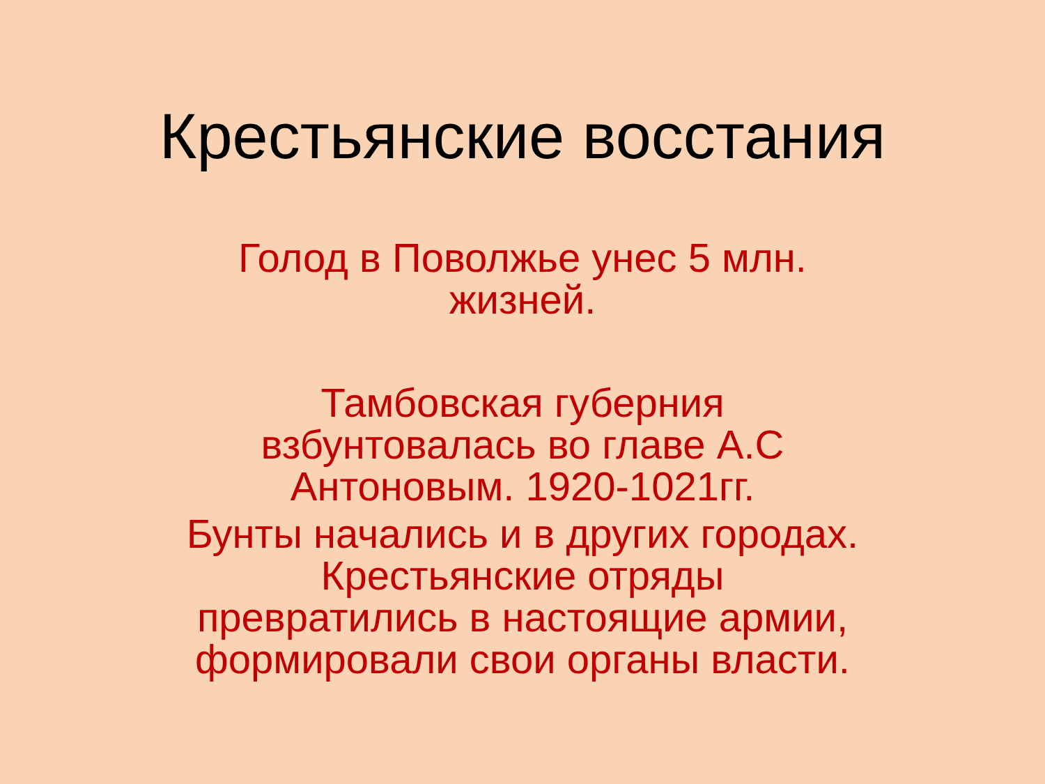Крестьянские восстания
Голод в Поволжье унес 5 млн.
жизней.
Тамбовская губерния
взбунтовалась во главе А.С
Антоновым. 1920-1021гг.
Бунты начались и в других городах.
Крестьянские отряды
превратились в настоящие армии,
формировали свои органы власти.